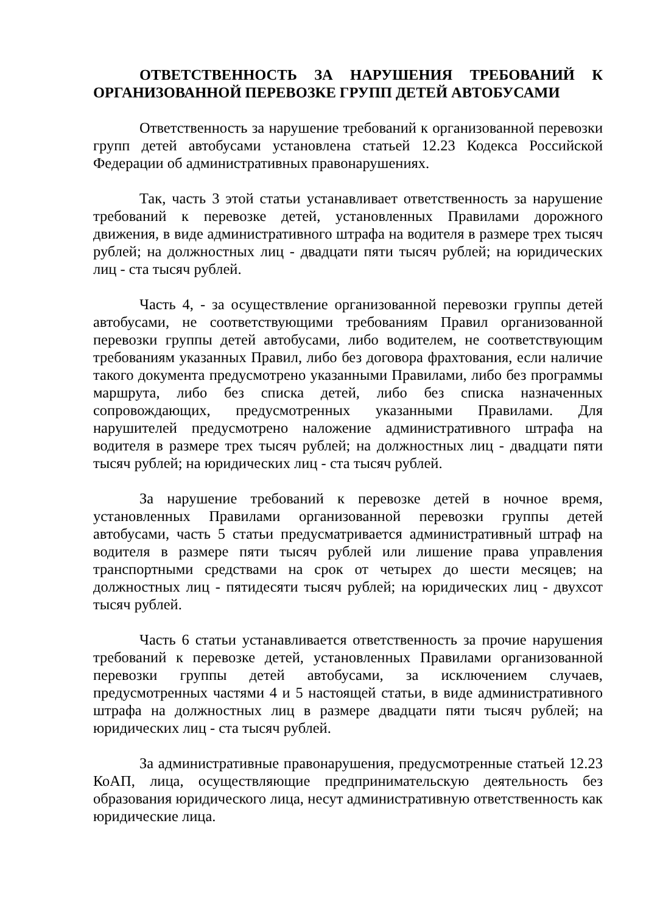ОТВЕТСТВЕННОСТЬ ЗА НАРУШЕНИЯ ТРЕБОВАНИЙ К ОРГАНИЗОВАННОЙ ПЕРЕВОЗКЕ ГРУПП ДЕТЕЙ АВТОБУСАМИ
Ответственность за нарушение требований к организованной перевозки групп детей автобусами установлена статьей 12.23 Кодекса Российской Федерации об административных правонарушениях.
Так, часть 3 этой статьи устанавливает ответственность за нарушение требований к перевозке детей, установленных Правилами дорожного движения, в виде административного штрафа на водителя в размере трех тысяч рублей; на должностных лиц - двадцати пяти тысяч рублей; на юридических лиц - ста тысяч рублей.
Часть 4, - за осуществление организованной перевозки группы детей автобусами, не соответствующими требованиям Правил организованной перевозки группы детей автобусами, либо водителем, не соответствующим требованиям указанных Правил, либо без договора фрахтования, если наличие такого документа предусмотрено указанными Правилами, либо без программы маршрута, либо без списка детей, либо без списка назначенных сопровождающих, предусмотренных указанными Правилами. Для нарушителей предусмотрено наложение административного штрафа на водителя в размере трех тысяч рублей; на должностных лиц - двадцати пяти тысяч рублей; на юридических лиц - ста тысяч рублей.
За нарушение требований к перевозке детей в ночное время, установленных Правилами организованной перевозки группы детей автобусами, часть 5 статьи предусматривается административный штраф на водителя в размере пяти тысяч рублей или лишение права управления транспортными средствами на срок от четырех до шести месяцев; на должностных лиц - пятидесяти тысяч рублей; на юридических лиц - двухсот тысяч рублей.
Часть 6 статьи устанавливается ответственность за прочие нарушения требований к перевозке детей, установленных Правилами организованной перевозки группы детей автобусами, за исключением случаев, предусмотренных частями 4 и 5 настоящей статьи, в виде административного штрафа на должностных лиц в размере двадцати пяти тысяч рублей; на юридических лиц - ста тысяч рублей.
За административные правонарушения, предусмотренные статьей 12.23 КоАП, лица, осуществляющие предпринимательскую деятельность без образования юридического лица, несут административную ответственность как юридические лица.